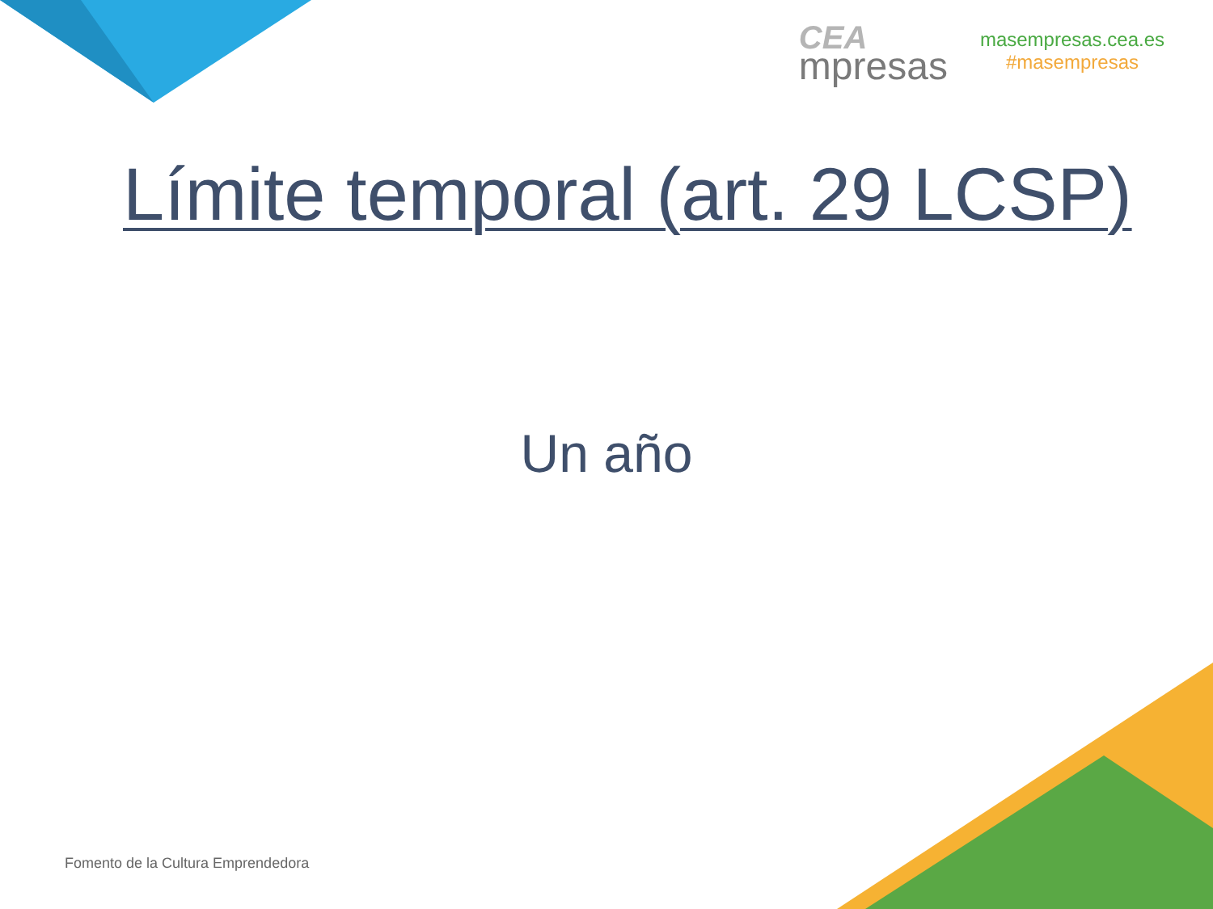CEA
mpresas
masempresas.cea.es
#masempresas
Límite temporal (art. 29 LCSP)
Un año
Fomento de la Cultura Emprendedora